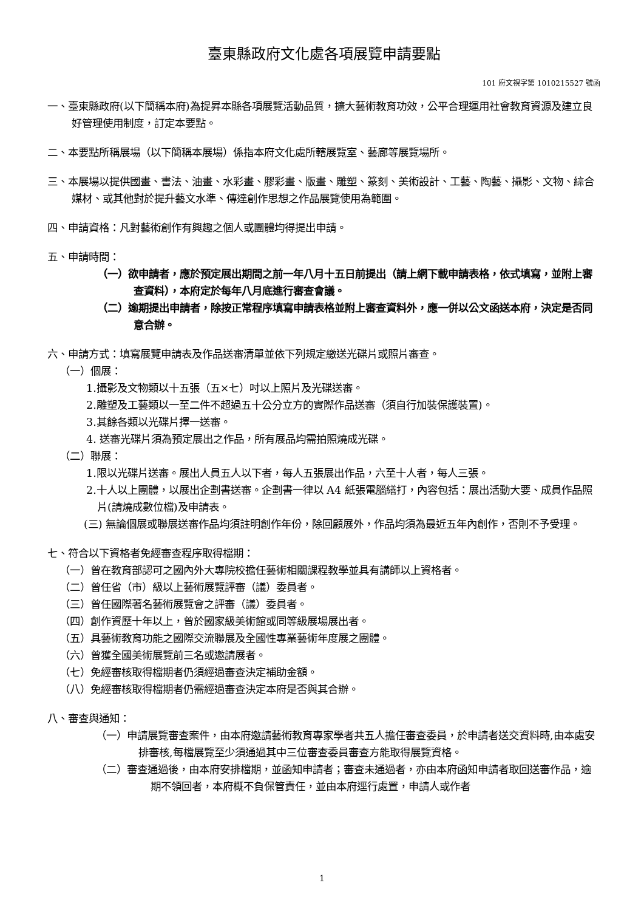臺東縣政府文化處各項展覽申請要點
101 府文視字第 1010215527 號函
一、臺東縣政府(以下簡稱本府)為提昇本縣各項展覽活動品質，擴大藝術教育功效，公平合理運用社會教育資源及建立良好管理使用制度，訂定本要點。
二、本要點所稱展場（以下簡稱本展場）係指本府文化處所轄展覽室、藝廊等展覽場所。
三、本展場以提供國畫、書法、油畫、水彩畫、膠彩畫、版畫、雕塑、篆刻、美術設計、工藝、陶藝、攝影、文物、綜合媒材、或其他對於提升藝文水準、傳達創作思想之作品展覽使用為範圍。
四、申請資格：凡對藝術創作有興趣之個人或團體均得提出申請。
五、申請時間：
（一）欲申請者，應於預定展出期間之前一年八月十五日前提出（請上網下載申請表格，依式填寫，並附上審查資料），本府定於每年八月底進行審查會議。
（二）逾期提出申請者，除按正常程序填寫申請表格並附上審查資料外，應一併以公文函送本府，決定是否同意合辦。
六、申請方式：填寫展覽申請表及作品送審清單並依下列規定繳送光碟片或照片審查。
（一）個展：
1.攝影及文物類以十五張（五×七）吋以上照片及光碟送審。
2.雕塑及工藝類以一至二件不超過五十公分立方的實際作品送審（須自行加裝保護裝置)。
3.其餘各類以光碟片擇一送審。
4. 送審光碟片須為預定展出之作品，所有展品均需拍照燒成光碟。
（二）聯展：
1.限以光碟片送審。展出人員五人以下者，每人五張展出作品，六至十人者，每人三張。
2.十人以上團體，以展出企劃書送審。企劃書一律以 A4 紙張電腦繕打，內容包括：展出活動大要、成員作品照片(請燒成數位檔)及申請表。
(三) 無論個展或聯展送審作品均須註明創作年份，除回顧展外，作品均須為最近五年內創作，否則不予受理。
七、符合以下資格者免經審查程序取得檔期：
（一）曾在教育部認可之國內外大專院校擔任藝術相關課程教學並具有講師以上資格者。
（二）曾任省（市）級以上藝術展覽評審（議）委員者。
（三）曾任國際著名藝術展覽會之評審（議）委員者。
（四）創作資歷十年以上，曾於國家級美術館或同等級展場展出者。
（五）具藝術教育功能之國際交流聯展及全國性專業藝術年度展之團體。
（六）曾獲全國美術展覽前三名或邀請展者。
（七）免經審核取得檔期者仍須經過審查決定補助金額。
（八）免經審核取得檔期者仍需經過審查決定本府是否與其合辦。
八、審查與通知：
（一）申請展覽審查案件，由本府邀請藝術教育專家學者共五人擔任審查委員，於申請者送交資料時,由本處安排審核,每檔展覽至少須通過其中三位審查委員審查方能取得展覽資格。
（二）審查通過後，由本府安排檔期，並函知申請者；審查未通過者，亦由本府函知申請者取回送審作品，逾期不領回者，本府概不負保管責任，並由本府逕行處置，申請人或作者
1